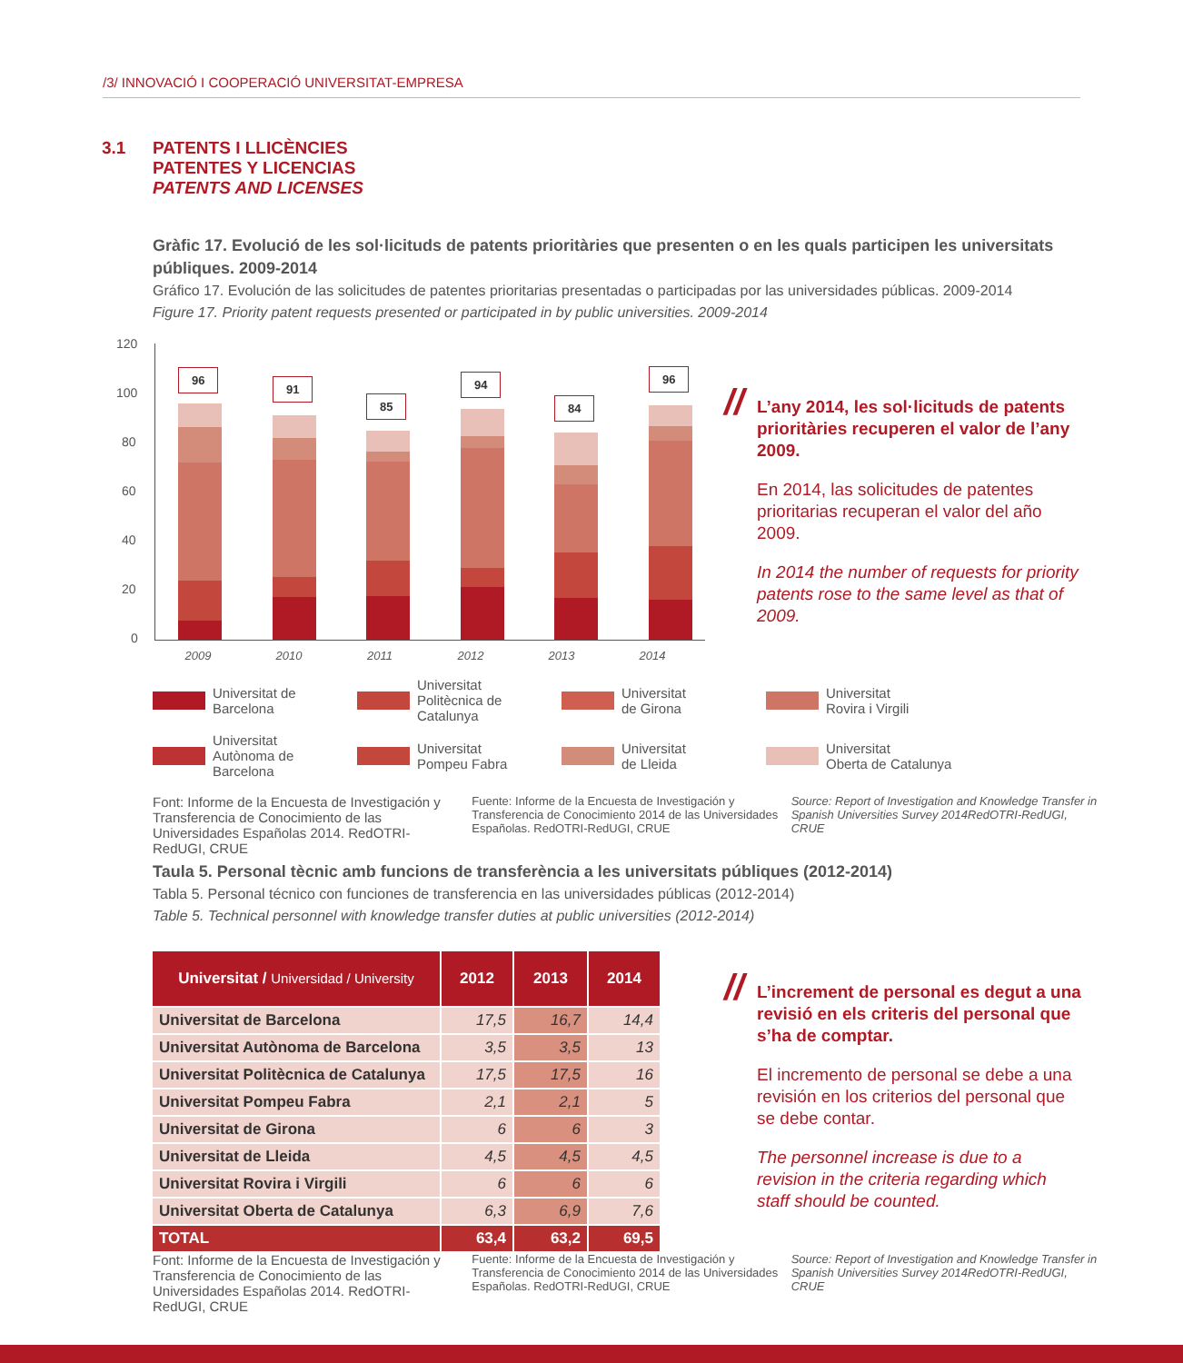/3/ INNOVACIÓ I COOPERACIÓ UNIVERSITAT-EMPRESA
3.1 PATENTS I LLICÈNCIES
PATENTES Y LICENCIAS
PATENTS AND LICENSES
Gràfic 17. Evolució de les sol·licituds de patents prioritàries que presenten o en les quals participen les universitats públiques. 2009-2014
Gráfico 17. Evolución de las solicitudes de patentes prioritarias presentadas o participadas por las universidades públicas. 2009-2014
Figure 17. Priority patent requests presented or participated in by public universities. 2009-2014
120
100
80
60
40
20
0
2009 2010 2011 2012 2013 2014
96
91
85
94
84
96
L’any 2014, les sol·licituds de patents prioritàries recuperen el valor de l’any 2009.
En 2014, las solicitudes de patentes prioritarias recuperan el valor del año 2009.
In 2014 the number of requests for priority patents rose to the same level as that of 2009.
//
Universitat de
Barcelona
Universitat
Politècnica de
Catalunya
Universitat
de Girona
Universitat
Rovira i Virgili
Universitat
Autònoma de
Barcelona
Universitat
Pompeu Fabra
Universitat
de Lleida
Universitat
Oberta de Catalunya
Font: Informe de la Encuesta de Investigación y Transferencia de Conocimiento de las Universidades Españolas 2014. RedOTRI-RedUGI, CRUE
Fuente: Informe de la Encuesta de Investigación y Transferencia de Conocimiento 2014 de las Universidades Españolas. RedOTRI-RedUGI, CRUE
Source: Report of Investigation and Knowledge Transfer in Spanish Universities Survey 2014RedOTRI-RedUGI, CRUE
Taula 5. Personal tècnic amb funcions de transferència a les universitats públiques (2012-2014)
Tabla 5. Personal técnico con funciones de transferencia en las universidades públicas (2012-2014)
Table 5. Technical personnel with knowledge transfer duties at public universities (2012-2014)
| Universitat / Universidad / University | 2012 | 2013 | 2014 |
| --- | --- | --- | --- |
| Universitat de Barcelona | 17,5 | 16,7 | 14,4 |
| Universitat Autònoma de Barcelona | 3,5 | 3,5 | 13 |
| Universitat Politècnica de Catalunya | 17,5 | 17,5 | 16 |
| Universitat Pompeu Fabra | 2,1 | 2,1 | 5 |
| Universitat de Girona | 6 | 6 | 3 |
| Universitat de Lleida | 4,5 | 4,5 | 4,5 |
| Universitat Rovira i Virgili | 6 | 6 | 6 |
| Universitat Oberta de Catalunya | 6,3 | 6,9 | 7,6 |
| TOTAL | 63,4 | 63,2 | 69,5 |
//
L’increment de personal es degut a una revisió en els criteris del personal que s’ha de comptar.
El incremento de personal se debe a una revisión en los criterios del personal que se debe contar.
The personnel increase is due to a revision in the criteria regarding which staff should be counted.
Font: Informe de la Encuesta de Investigación y Transferencia de Conocimiento de las Universidades Españolas 2014. RedOTRI-RedUGI, CRUE
Fuente: Informe de la Encuesta de Investigación y Transferencia de Conocimiento 2014 de las Universidades Españolas. RedOTRI-RedUGI, CRUE
Source: Report of Investigation and Knowledge Transfer in Spanish Universities Survey 2014RedOTRI-RedUGI, CRUE